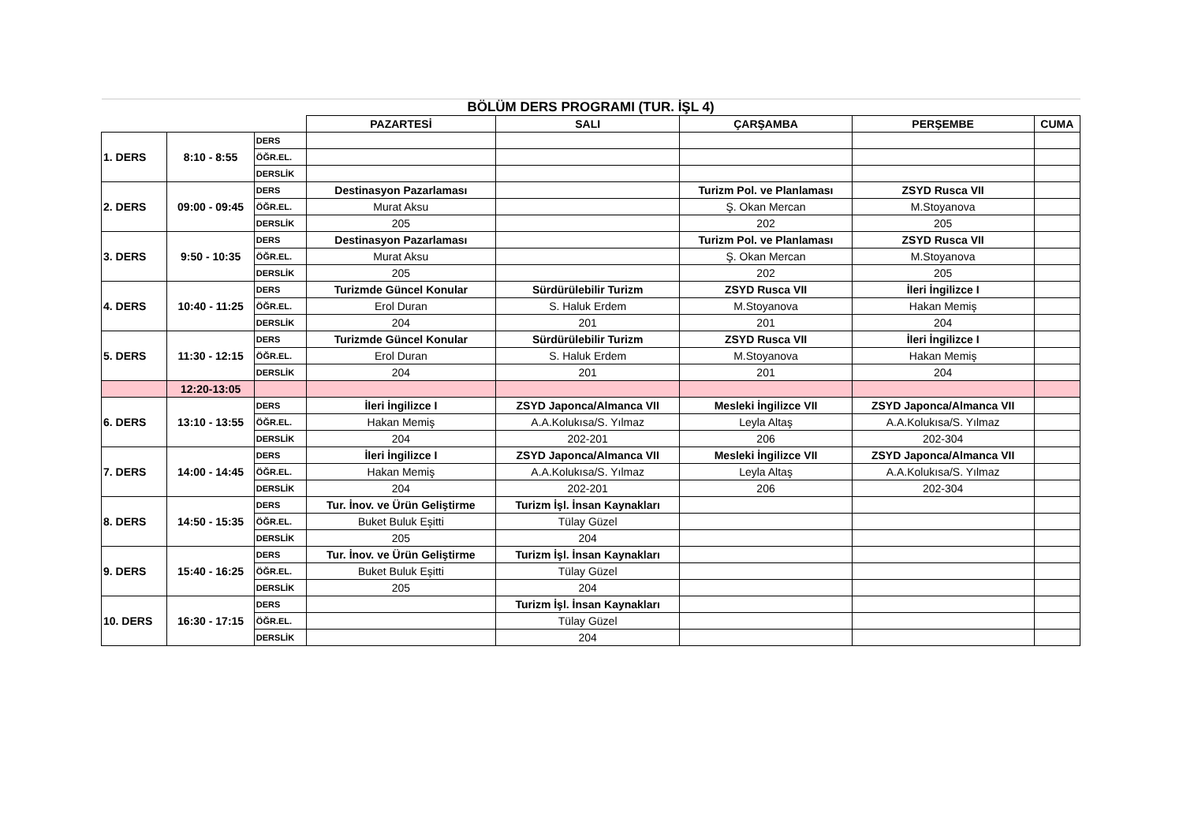| BÖLÜM DERS PROGRAMI (TUR. İŞL 4) | | | | | | | |
| | | | PAZARTESİ | SALI | ÇARŞAMBA | PERŞEMBE | CUMA |
| 1. DERS | 8:10 - 8:55 | DERS | | | | | |
| | | ÖĞR.EL. | | | | | |
| | | DERSLİK | | | | | |
| 2. DERS | 09:00 - 09:45 | DERS | Destinasyon Pazarlaması | | Turizm Pol. ve Planlaması | ZSYD Rusca VII | |
| | | ÖĞR.EL. | Murat Aksu | | Ş. Okan Mercan | M.Stoyanova | |
| | | DERSLİK | 205 | | 202 | 205 | |
| 3. DERS | 9:50 - 10:35 | DERS | Destinasyon Pazarlaması | | Turizm Pol. ve Planlaması | ZSYD Rusca VII | |
| | | ÖĞR.EL. | Murat Aksu | | Ş. Okan Mercan | M.Stoyanova | |
| | | DERSLİK | 205 | | 202 | 205 | |
| 4. DERS | 10:40 - 11:25 | DERS | Turizmde Güncel Konular | Sürdürülebilir Turizm | ZSYD Rusca VII | İleri İngilizce I | |
| | | ÖĞR.EL. | Erol Duran | S. Haluk Erdem | M.Stoyanova | Hakan Memiş | |
| | | DERSLİK | 204 | 201 | 201 | 204 | |
| 5. DERS | 11:30 - 12:15 | DERS | Turizmde Güncel Konular | Sürdürülebilir Turizm | ZSYD Rusca VII | İleri İngilizce I | |
| | | ÖĞR.EL. | Erol Duran | S. Haluk Erdem | M.Stoyanova | Hakan Memiş | |
| | | DERSLİK | 204 | 201 | 201 | 204 | |
| | 12:20-13:05 | | | | | | |
| 6. DERS | 13:10 - 13:55 | DERS | İleri İngilizce I | ZSYD Japonca/Almanca VII | Mesleki İngilizce VII | ZSYD Japonca/Almanca VII | |
| | | ÖĞR.EL. | Hakan Memiş | A.A.Kolukısa/S. Yılmaz | Leyla Altaş | A.A.Kolukısa/S. Yılmaz | |
| | | DERSLİK | 204 | 202-201 | 206 | 202-304 | |
| 7. DERS | 14:00 - 14:45 | DERS | İleri İngilizce I | ZSYD Japonca/Almanca VII | Mesleki İngilizce VII | ZSYD Japonca/Almanca VII | |
| | | ÖĞR.EL. | Hakan Memiş | A.A.Kolukısa/S. Yılmaz | Leyla Altaş | A.A.Kolukısa/S. Yılmaz | |
| | | DERSLİK | 204 | 202-201 | 206 | 202-304 | |
| 8. DERS | 14:50 - 15:35 | DERS | Tur. İnov. ve Ürün Geliştirme | Turizm İşl. İnsan Kaynakları | | | |
| | | ÖĞR.EL. | Buket Buluk Eşitti | Tülay Güzel | | | |
| | | DERSLİK | 205 | 204 | | | |
| 9. DERS | 15:40 - 16:25 | DERS | Tur. İnov. ve Ürün Geliştirme | Turizm İşl. İnsan Kaynakları | | | |
| | | ÖĞR.EL. | Buket Buluk Eşitti | Tülay Güzel | | | |
| | | DERSLİK | 205 | 204 | | | |
| 10. DERS | 16:30 - 17:15 | DERS | | Turizm İşl. İnsan Kaynakları | | | |
| | | ÖĞR.EL. | | Tülay Güzel | | | |
| | | DERSLİK | | 204 | | | |